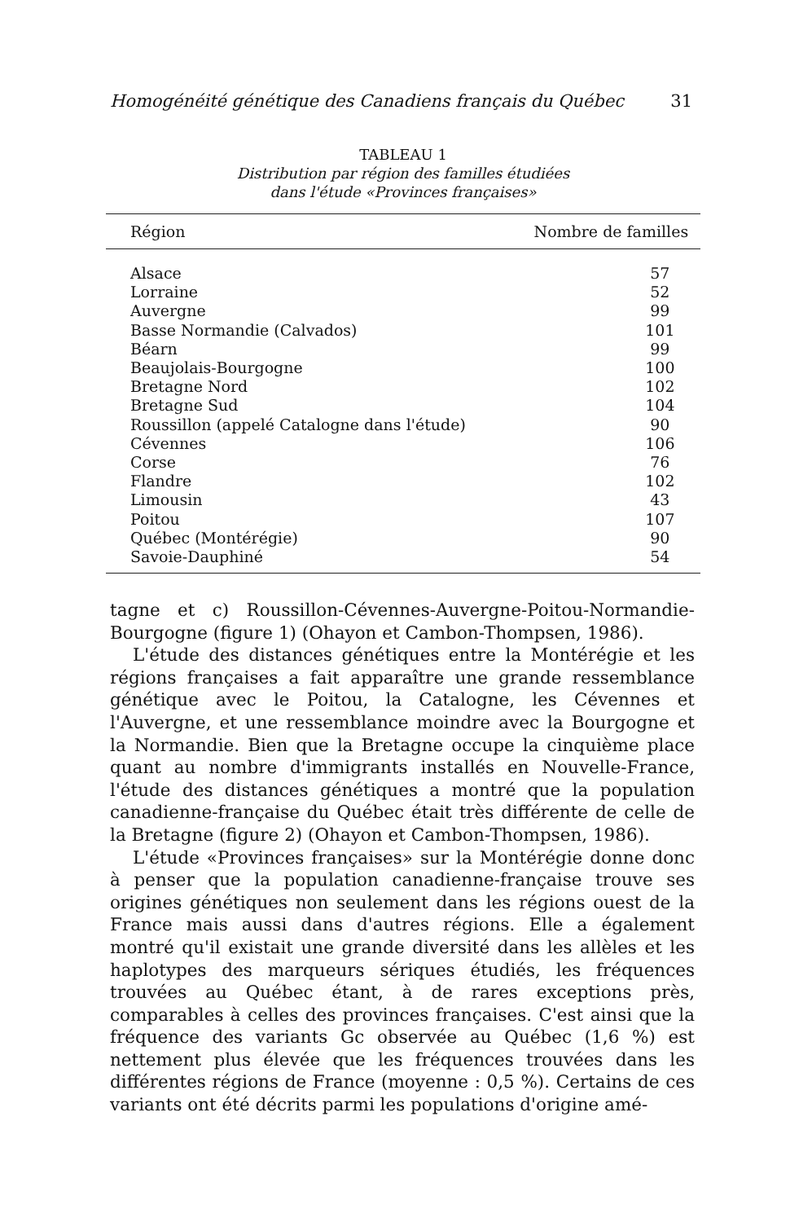Homogénéité génétique des Canadiens français du Québec 31
TABLEAU 1
Distribution par région des familles étudiées
dans l'étude «Provinces françaises»
| Région | Nombre de familles |
| --- | --- |
| Alsace | 57 |
| Lorraine | 52 |
| Auvergne | 99 |
| Basse Normandie (Calvados) | 101 |
| Béarn | 99 |
| Beaujolais-Bourgogne | 100 |
| Bretagne Nord | 102 |
| Bretagne Sud | 104 |
| Roussillon (appelé Catalogne dans l'étude) | 90 |
| Cévennes | 106 |
| Corse | 76 |
| Flandre | 102 |
| Limousin | 43 |
| Poitou | 107 |
| Québec (Montérégie) | 90 |
| Savoie-Dauphiné | 54 |
tagne et c) Roussillon-Cévennes-Auvergne-Poitou-Normandie-Bourgogne (figure 1) (Ohayon et Cambon-Thompsen, 1986).
L'étude des distances génétiques entre la Montérégie et les régions françaises a fait apparaître une grande ressemblance génétique avec le Poitou, la Catalogne, les Cévennes et l'Auvergne, et une ressemblance moindre avec la Bourgogne et la Normandie. Bien que la Bretagne occupe la cinquième place quant au nombre d'immigrants installés en Nouvelle-France, l'étude des distances génétiques a montré que la population canadienne-française du Québec était très différente de celle de la Bretagne (figure 2) (Ohayon et Cambon-Thompsen, 1986).
L'étude «Provinces françaises» sur la Montérégie donne donc à penser que la population canadienne-française trouve ses origines génétiques non seulement dans les régions ouest de la France mais aussi dans d'autres régions. Elle a également montré qu'il existait une grande diversité dans les allèles et les haplotypes des marqueurs sériques étudiés, les fréquences trouvées au Québec étant, à de rares exceptions près, comparables à celles des provinces françaises. C'est ainsi que la fréquence des variants Gc observée au Québec (1,6 %) est nettement plus élevée que les fréquences trouvées dans les différentes régions de France (moyenne : 0,5 %). Certains de ces variants ont été décrits parmi les populations d'origine amé-